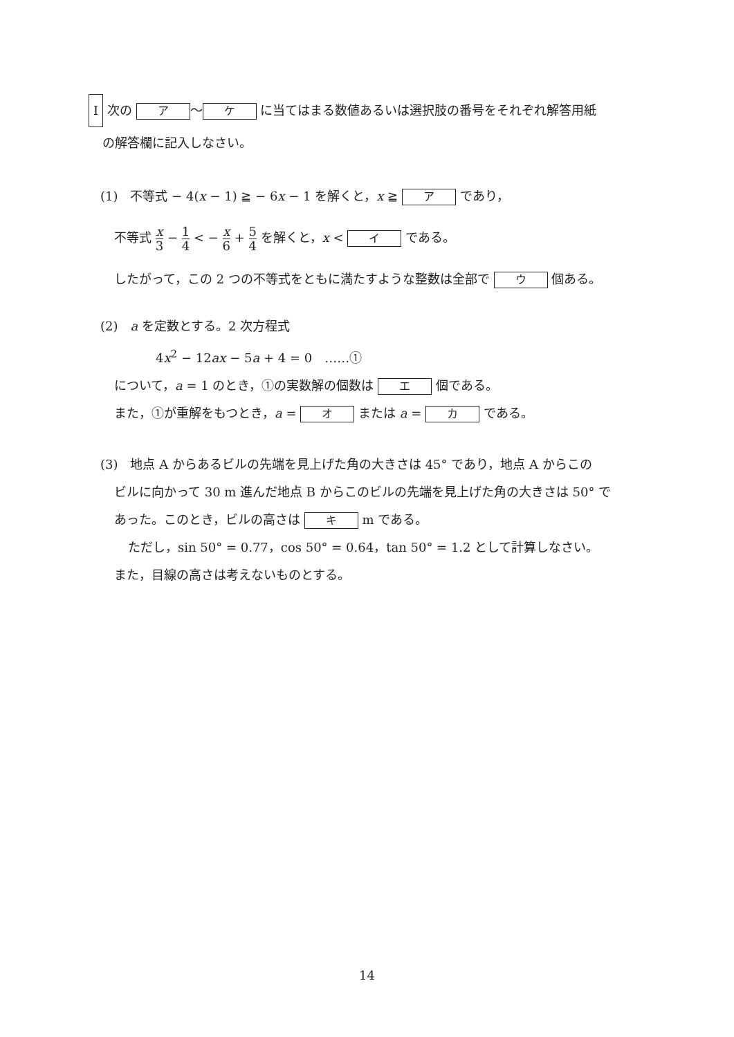I 次の ア ～ ケ に当てはまる数値あるいは選択肢の番号をそれぞれ解答用紙
の解答欄に記入しなさい。
(1)　不等式 − 4(x − 1) ≧ − 6x − 1 を解くと，x ≧ ア であり，
不等式 x 3 − 1 4 < − x 6 + 5 4 を解くと，x < イ である。
したがって，この 2 つの不等式をともに満たすような整数は全部で ウ 個ある。
(2)　a を定数とする。2 次方程式
4x<sup>2</sup> − 12ax − 5a + 4 = 0　……①
について，a = 1 のとき，①の実数解の個数は エ 個である。
また，①が重解をもつとき，a = オ または a = カ である。
(3)　地点 A からあるビルの先端を見上げた角の大きさは 45° であり，地点 A からこの
ビルに向かって 30 m 進んだ地点 B からこのビルの先端を見上げた角の大きさは 50° で
あった。このとき，ビルの高さは キ m である。
ただし，sin 50° = 0.77，cos 50° = 0.64，tan 50° = 1.2 として計算しなさい。
また，目線の高さは考えないものとする。
14